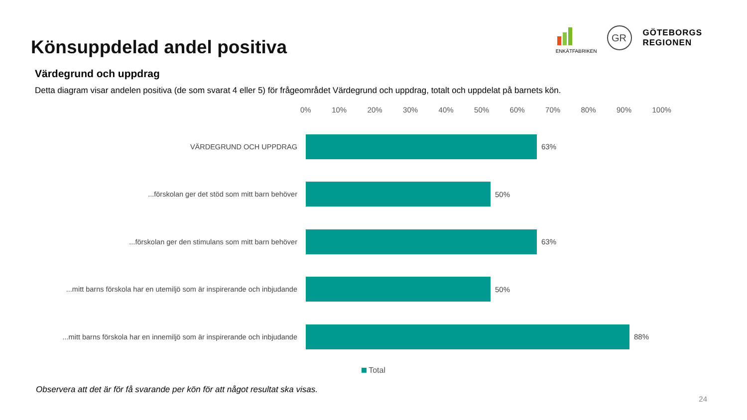Könsuppdelad andel positiva
ENKÄTFABRIKEN
GR
GÖTEBORGS
REGIONEN
Värdegrund och uppdrag
Detta diagram visar andelen positiva (de som svarat 4 eller 5) för frågeområdet Värdegrund och uppdrag, totalt och uppdelat på barnets kön.
0% 10% 20% 30% 40% 50% 60% 70% 80% 90% 100%
VÄRDEGRUND OCH UPPDRAG 63%
...förskolan ger det stöd som mitt barn behöver 50%
...förskolan ger den stimulans som mitt barn behöver 63%
...mitt barns förskola har en utemiljö som är inspirerande och inbjudande
50%
...mitt barns förskola har en innemiljö som är inspirerande och inbjudande
88%
Total
Observera att det är för få svarande per kön för att något resultat ska visas.
24